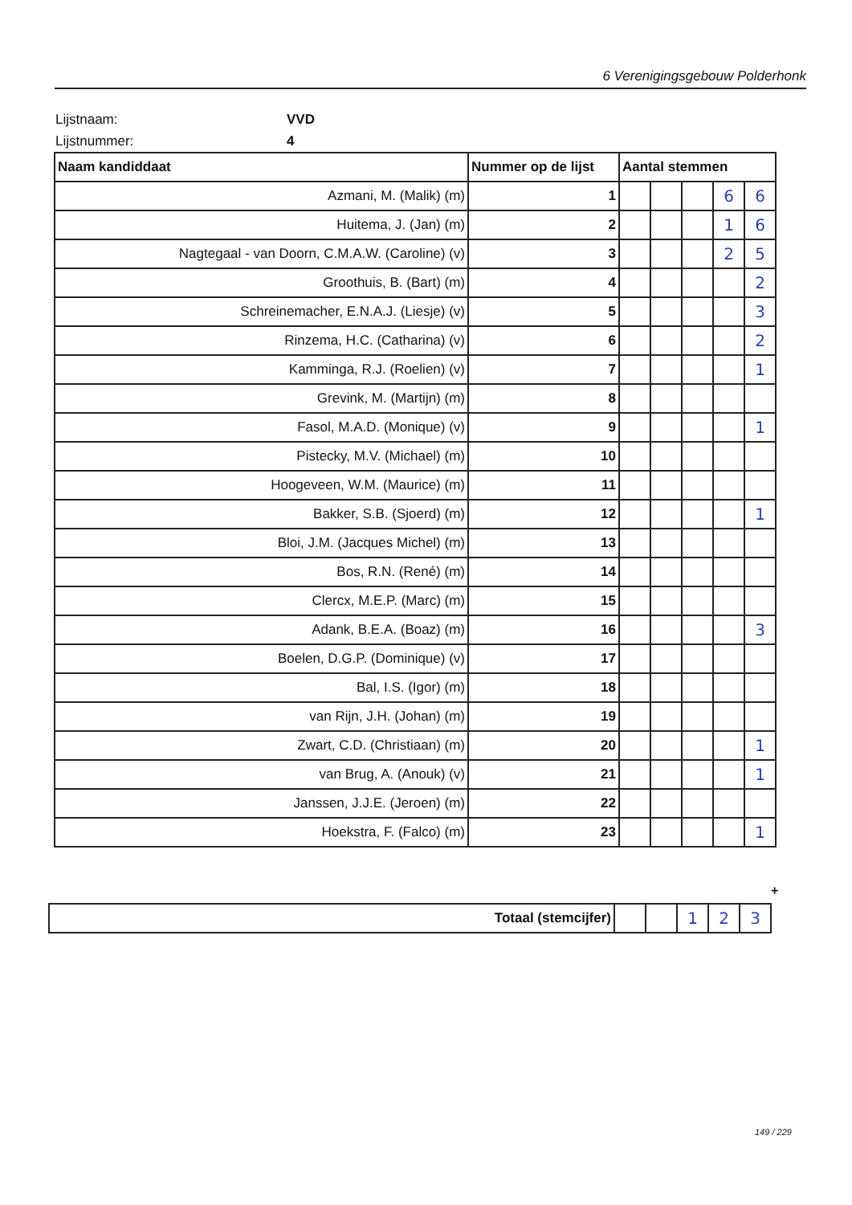6 Verenigingsgebouw Polderhonk
Lijstnaam: VVD
Lijstnummer: 4
| Naam kandiddaat | Nummer op de lijst | Aantal stemmen | | | | |
| --- | --- | --- | --- | --- | --- | --- |
| Azmani, M. (Malik) (m) | 1 | | | | 6 | 6 |
| Huitema, J. (Jan) (m) | 2 | | | | 1 | 6 |
| Nagtegaal - van Doorn, C.M.A.W. (Caroline) (v) | 3 | | | | 2 | 5 |
| Groothuis, B. (Bart) (m) | 4 | | | | | 2 |
| Schreinemacher, E.N.A.J. (Liesje) (v) | 5 | | | | | 3 |
| Rinzema, H.C. (Catharina) (v) | 6 | | | | | 2 |
| Kamminga, R.J. (Roelien) (v) | 7 | | | | | 1 |
| Grevink, M. (Martijn) (m) | 8 | | | | | |
| Fasol, M.A.D. (Monique) (v) | 9 | | | | | 1 |
| Pistecky, M.V. (Michael) (m) | 10 | | | | | |
| Hoogeveen, W.M. (Maurice) (m) | 11 | | | | | |
| Bakker, S.B. (Sjoerd) (m) | 12 | | | | | 1 |
| Bloi, J.M. (Jacques Michel) (m) | 13 | | | | | |
| Bos, R.N. (René) (m) | 14 | | | | | |
| Clercx, M.E.P. (Marc) (m) | 15 | | | | | |
| Adank, B.E.A. (Boaz) (m) | 16 | | | | | 3 |
| Boelen, D.G.P. (Dominique) (v) | 17 | | | | | |
| Bal, I.S. (Igor) (m) | 18 | | | | | |
| van Rijn, J.H. (Johan) (m) | 19 | | | | | |
| Zwart, C.D. (Christiaan) (m) | 20 | | | | | 1 |
| van Brug, A. (Anouk) (v) | 21 | | | | | 1 |
| Janssen, J.J.E. (Jeroen) (m) | 22 | | | | | |
| Hoekstra, F. (Falco) (m) | 23 | | | | | 1 |
+
| Totaal (stemcijfer) | | | 1 | 2 | 3 |
149 / 229